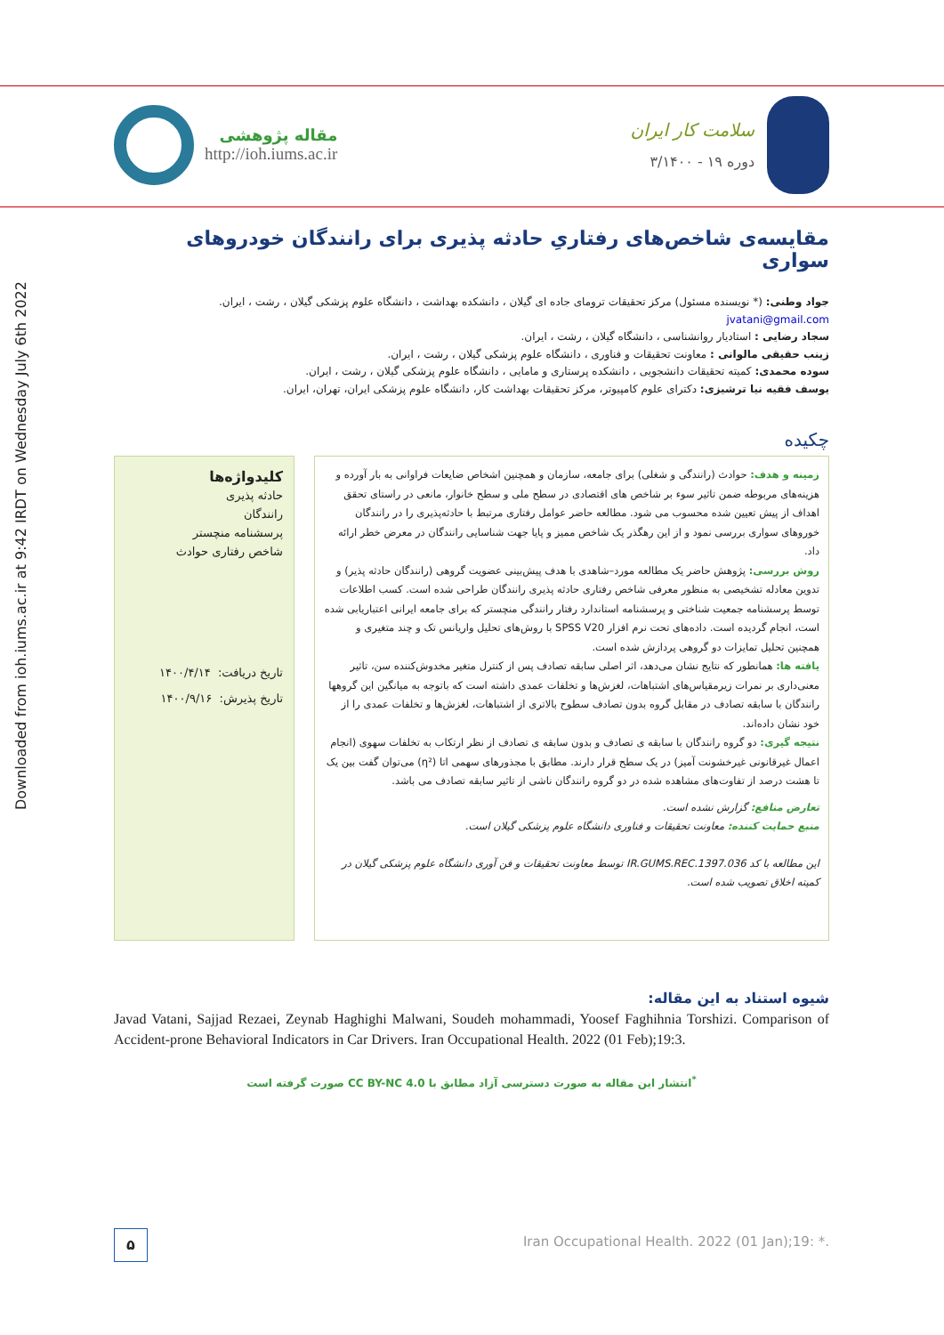Downloaded from ioh.iums.ac.ir at 9:42 IRDT on Wednesday July 6th 2022
مقاله پژوهشی
http://ioh.iums.ac.ir
سلامت کار ایران
دوره ۱۹ - ۳/۱۴۰۰
مقایسه‌ی شاخص‌های رفتاریِ حادثه پذیری برای رانندگان خودروهای سواری
جواد وطنی: (* نویسنده مسئول) مرکز تحقیقات ترومای جاده ای گیلان ، دانشکده بهداشت ، دانشگاه علوم پزشکی گیلان ، رشت ، ایران. jvatani@gmail.com
سجاد رضایی : استادیار روانشناسی ، دانشگاه گیلان ، رشت ، ایران.
زینب حقیقی مالوانی : معاونت تحقیقات و فناوری ، دانشگاه علوم پزشکی گیلان ، رشت ، ایران.
سوده محمدی: کمیته تحقیقات دانشجویی ، دانشکده پرستاری و مامایی ، دانشگاه علوم پزشکی گیلان ، رشت ، ایران.
یوسف فقیه نیا ترشیزی: دکترای علوم کامپیوتر، مرکز تحقیقات بهداشت کار، دانشگاه علوم پزشکی ایران، تهران، ایران.
چکیده
زمینه و هدف: حوادث (رانندگی و شغلی) برای جامعه، سازمان و همچنین اشخاص ضایعات فراوانی به بار آورده و هزینه‌های مربوطه ضمن تاثیر سوء بر شاخص های اقتصادی در سطح ملی و سطح خانوار، مانعی در راستای تحقق اهداف از پیش تعیین شده محسوب می شود. مطالعه حاضر عوامل رفتاری مرتبط با حادثه‌پذیری را در رانندگان خوروهای سواری بررسی نمود و از این رهگذر یک شاخص ممیز و پایا جهت شناسایی رانندگان در معرض خطر ارائه داد.
روش بررسی: پژوهش حاضر یک مطالعه مورد–شاهدی با هدف پیش‌بینی عضویت گروهی (رانندگان حادثه پذیر) و تدوین معادله تشخیصی به منظور معرفی شاخص رفتاری حادثه پذیری رانندگان طراحی شده است. کسب اطلاعات توسط پرسشنامه جمعیت شناختی و پرسشنامه استاندارد رفتار رانندگی منچستر که برای جامعه ایرانی اعتباریابی شده است، انجام گردیده است. داده‌های تحت نرم افزار SPSS V20 با روش‌های تحلیل واریانس تک و چند متغیری و همچنین تحلیل تمایزات دو گروهی پردازش شده است.
یافته ها: همانطور که نتایج نشان می‌دهد، اثر اصلی سابقه تصادف پس از کنترل متغیر مخدوش‌کننده سن، تاثیر معنی‌داری بر نمرات زیرمقیاس‌های اشتباهات، لغزش‌ها و تخلفات عمدی داشته است که باتوجه به میانگین این گروهها رانندگان با سابقه تصادف در مقابل گروه بدون تصادف سطوح بالاتری از اشتباهات، لغزش‌ها و تخلفات عمدی را از خود نشان داده‌اند.
نتیجه گیری: دو گروه رانندگان با سابقه ی تصادف و بدون سابقه ی تصادف از نظر ارتکاب به تخلفات سهوی (انجام اعمال غیرقانونی غیرخشونت آمیز) در یک سطح قرار دارند. مطابق با مجذورهای سهمی اتا (η²) می‌توان گفت بین یک تا هشت درصد از تفاوت‌های مشاهده شده در دو گروه رانندگان ناشی از تاثیر سابقه تصادف می باشد.
تعارض منافع: گزارش نشده است.
منبع حمایت کننده: معاونت تحقیقات و فناوری دانشگاه علوم پزشکی گیلان است.
این مطالعه با کد 1397.036.IR.GUMS.REC توسط معاونت تحقیقات و فن آوری دانشگاه علوم پزشکی گیلان در کمیته اخلاق تصویب شده است.
کلیدواژه‌ها
حادثه پذیری
رانندگان
پرسشنامه منچستر
شاخص رفتاری حوادث
تاریخ دریافت: ۱۴۰۰/۴/۱۴
تاریخ پذیرش: ۱۴۰۰/۹/۱۶
شیوه استناد به این مقاله:
Javad Vatani, Sajjad Rezaei, Zeynab Haghighi Malwani, Soudeh mohammadi, Yoosef Faghihnia Torshizi. Comparison of Accident-prone Behavioral Indicators in Car Drivers. Iran Occupational Health. 2022 (01 Feb);19:3.
<sup>*</sup> انتشار این مقاله به صورت دسترسی آزاد مطابق با CC BY-NC 4.0 صورت گرفته است
۵
Iran Occupational Health. 2022 (01 Jan);19: *.